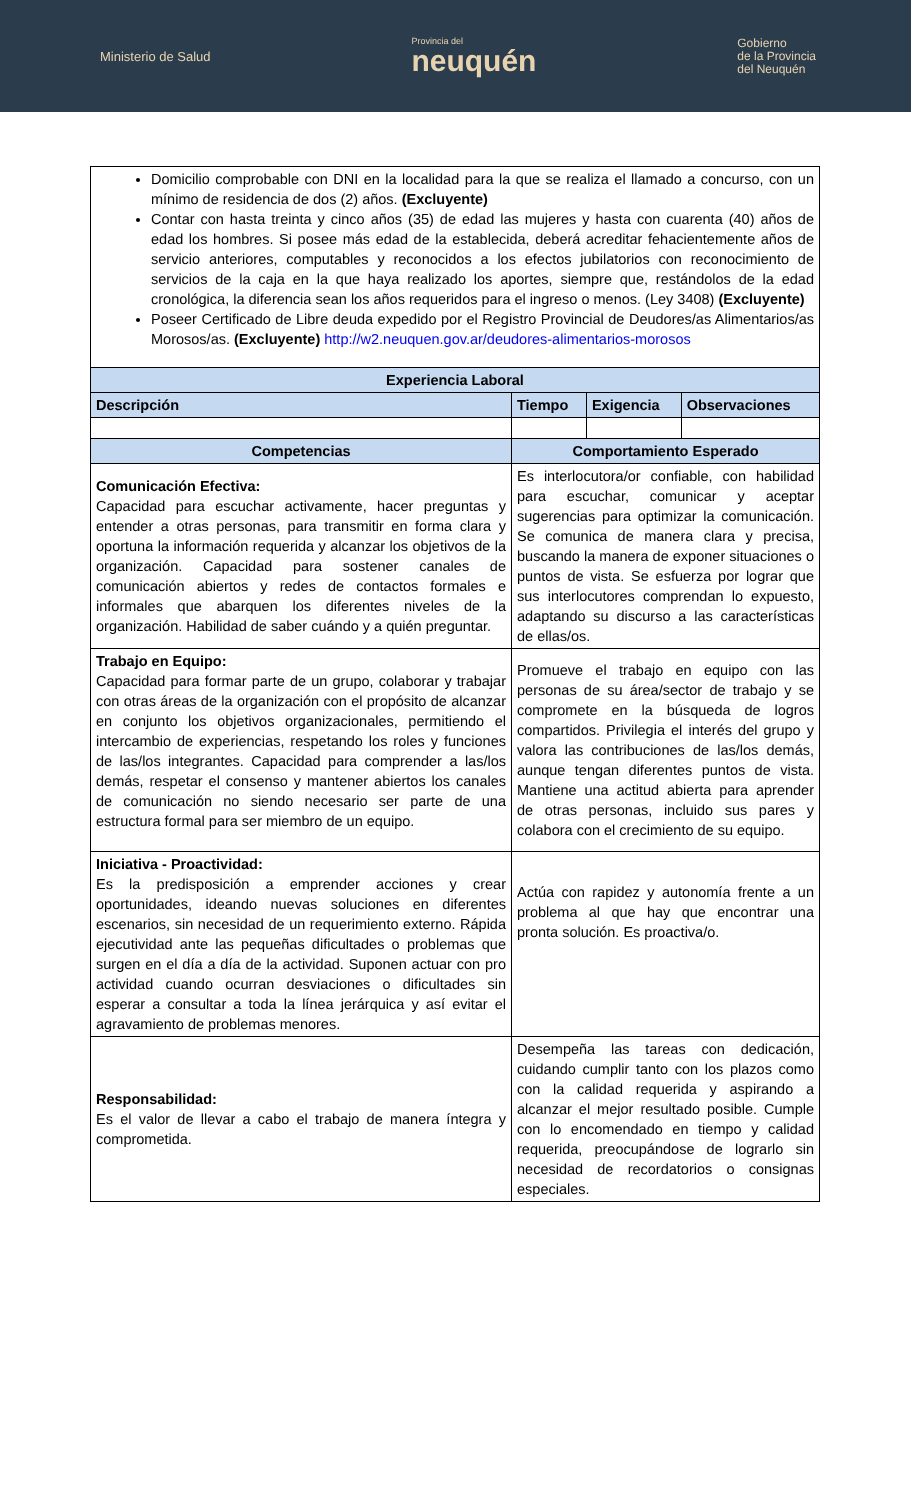Ministerio de Salud
Provincia del
neuquén
Gobierno
de la Provincia
del Neuquén
| Domicilio comprobable con DNI en la localidad para la que se realiza el llamado a concurso, con un mínimo de residencia de dos (2) años. (Excluyente) Contar con hasta treinta y cinco años (35) de edad las mujeres y hasta con cuarenta (40) años de edad los hombres. Si posee más edad de la establecida, deberá acreditar fehacientemente años de servicio anteriores, computables y reconocidos a los efectos jubilatorios con reconocimiento de servicios de la caja en la que haya realizado los aportes, siempre que, restándolos de la edad cronológica, la diferencia sean los años requeridos para el ingreso o menos. (Ley 3408) (Excluyente) Poseer Certificado de Libre deuda expedido por el Registro Provincial de Deudores/as Alimentarios/as Morosos/as. (Excluyente) http://w2.neuquen.gov.ar/deudores-alimentarios-morosos | | | |
| Experiencia Laboral | | | |
| Descripción | Tiempo | Exigencia | Observaciones |
| Competencias | Comportamiento Esperado | | |
| Comunicación Efectiva: Capacidad para escuchar activamente, hacer preguntas y entender a otras personas, para transmitir en forma clara y oportuna la información requerida y alcanzar los objetivos de la organización. Capacidad para sostener canales de comunicación abiertos y redes de contactos formales e informales que abarquen los diferentes niveles de la organización. Habilidad de saber cuándo y a quién preguntar. | Es interlocutora/or confiable, con habilidad para escuchar, comunicar y aceptar sugerencias para optimizar la comunicación. Se comunica de manera clara y precisa, buscando la manera de exponer situaciones o puntos de vista. Se esfuerza por lograr que sus interlocutores comprendan lo expuesto, adaptando su discurso a las características de ellas/os. | | |
| Trabajo en Equipo: Capacidad para formar parte de un grupo, colaborar y trabajar con otras áreas de la organización con el propósito de alcanzar en conjunto los objetivos organizacionales, permitiendo el intercambio de experiencias, respetando los roles y funciones de las/los integrantes. Capacidad para comprender a las/los demás, respetar el consenso y mantener abiertos los canales de comunicación no siendo necesario ser parte de una estructura formal para ser miembro de un equipo. | Promueve el trabajo en equipo con las personas de su área/sector de trabajo y se compromete en la búsqueda de logros compartidos. Privilegia el interés del grupo y valora las contribuciones de las/los demás, aunque tengan diferentes puntos de vista. Mantiene una actitud abierta para aprender de otras personas, incluido sus pares y colabora con el crecimiento de su equipo. | | |
| Iniciativa - Proactividad: Es la predisposición a emprender acciones y crear oportunidades, ideando nuevas soluciones en diferentes escenarios, sin necesidad de un requerimiento externo. Rápida ejecutividad ante las pequeñas dificultades o problemas que surgen en el día a día de la actividad. Suponen actuar con pro actividad cuando ocurran desviaciones o dificultades sin esperar a consultar a toda la línea jerárquica y así evitar el agravamiento de problemas menores. | Actúa con rapidez y autonomía frente a un problema al que hay que encontrar una pronta solución. Es proactiva/o. | | |
| Responsabilidad: Es el valor de llevar a cabo el trabajo de manera íntegra y comprometida. | Desempeña las tareas con dedicación, cuidando cumplir tanto con los plazos como con la calidad requerida y aspirando a alcanzar el mejor resultado posible. Cumple con lo encomendado en tiempo y calidad requerida, preocupándose de lograrlo sin necesidad de recordatorios o consignas especiales. | | |